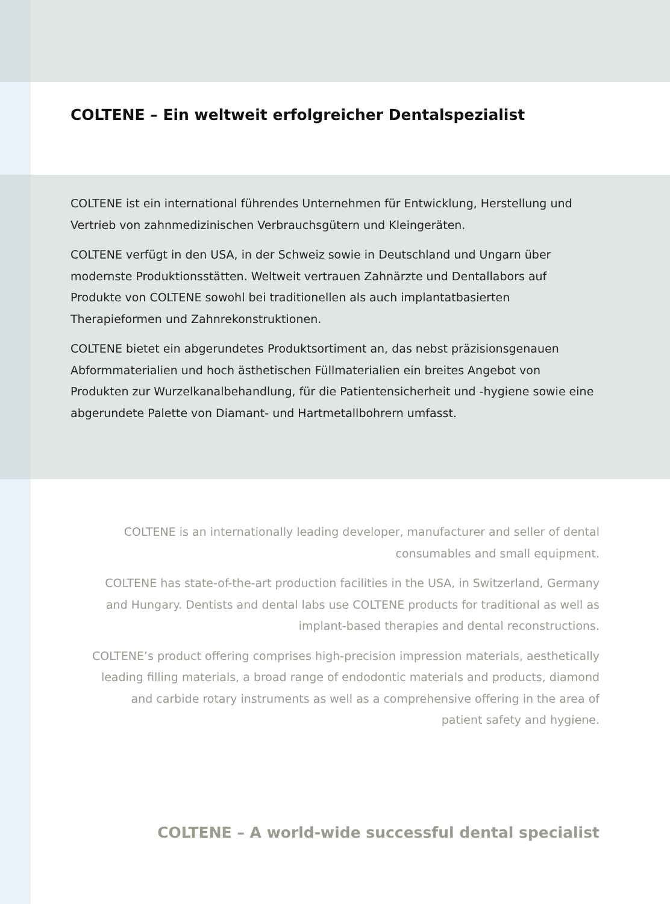COLTENE – Ein weltweit erfolgreicher Dentalspezialist
COLTENE ist ein international führendes Unternehmen für Entwicklung, Her­stellung und Vertrieb von zahnmedizinischen Verbrauchsgütern und Kleingeräten.
COLTENE verfügt in den USA, in der Schweiz sowie in Deutschland und Ungarn über modernste Produktionsstätten. Weltweit vertrauen Zahnärzte und Dentallabors auf Produkte von COLTENE sowohl bei traditionellen als auch implantatbasierten Therapieformen und Zahnrekonstruktionen.
COLTENE bietet ein abgerundetes Produktsortiment an, das nebst präzisions­genauen Abformmaterialien und hoch ästhetischen Füllmaterialien ein breites Angebot von Produkten zur Wurzelkanalbehandlung, für die Patientensicherheit und -hygiene sowie eine abgerundete Palette von Diamant- und Hartmetall­bohrern umfasst.
COLTENE is an internationally leading developer, manufacturer and seller of dental consumables and small equipment.
COLTENE has state-of-the-art production facilities in the USA, in Switzerland, Germany and Hungary. Dentists and dental labs use COLTENE products for traditional as well as implant-based therapies and dental reconstructions.
COLTENE’s product offering comprises high-precision impression materials, aesthetically leading filling materials, a broad range of endodontic materials and products, diamond and carbide rotary instruments as well as a comprehensive offering in the area of patient safety and hygiene.
COLTENE – A world-wide successful dental specialist